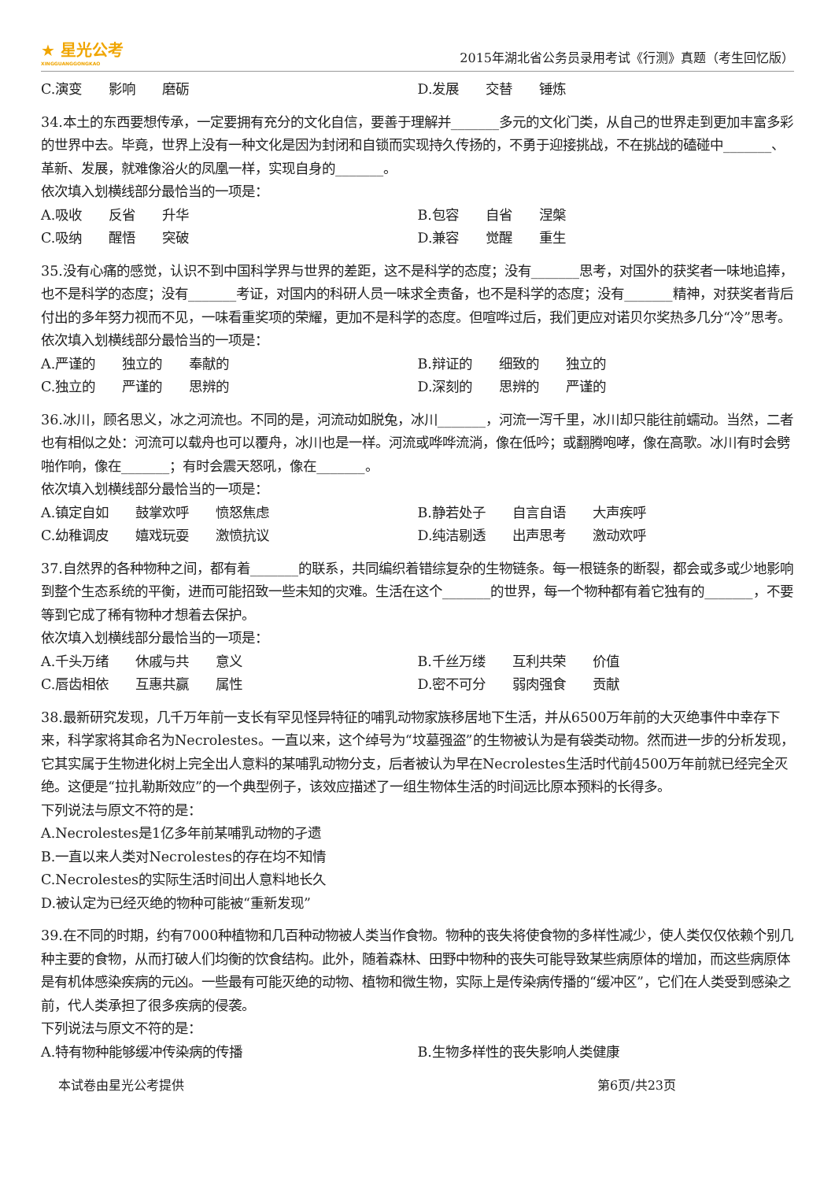★ 星光公考
XINGGUANGGONGKAO
2015年湖北省公务员录用考试《行测》真题（考生回忆版）
C.演变　　影响　　磨砺 D.发展　　交替　　锤炼
34.本土的东西要想传承，一定要拥有充分的文化自信，要善于理解并_______多元的文化门类，从自己的世界走到更加丰富多彩的世界中去。毕竟，世界上没有一种文化是因为封闭和自锁而实现持久传扬的，不勇于迎接挑战，不在挑战的磕碰中_______、革新、发展，就难像浴火的凤凰一样，实现自身的_______。
依次填入划横线部分最恰当的一项是：
A.吸收　　反省　　升华 B.包容　　自省　　涅槃
C.吸纳　　醒悟　　突破 D.兼容　　觉醒　　重生
35.没有心痛的感觉，认识不到中国科学界与世界的差距，这不是科学的态度；没有_______思考，对国外的获奖者一味地追捧，也不是科学的态度；没有_______考证，对国内的科研人员一味求全责备，也不是科学的态度；没有_______精神，对获奖者背后付出的多年努力视而不见，一味看重奖项的荣耀，更加不是科学的态度。但喧哗过后，我们更应对诺贝尔奖热多几分“冷”思考。
依次填入划横线部分最恰当的一项是：
A.严谨的　　独立的　　奉献的 B.辩证的　　细致的　　独立的
C.独立的　　严谨的　　思辨的 D.深刻的　　思辨的　　严谨的
36.冰川，顾名思义，冰之河流也。不同的是，河流动如脱兔，冰川_______，河流一泻千里，冰川却只能往前蠕动。当然，二者也有相似之处：河流可以载舟也可以覆舟，冰川也是一样。河流或哗哗流淌，像在低吟；或翻腾咆哮，像在高歌。冰川有时会劈啪作响，像在_______；有时会震天怒吼，像在_______。
依次填入划横线部分最恰当的一项是：
A.镇定自如　　鼓掌欢呼　　愤怒焦虑 B.静若处子　　自言自语　　大声疾呼
C.幼稚调皮　　嬉戏玩耍　　激愤抗议 D.纯洁剔透　　出声思考　　激动欢呼
37.自然界的各种物种之间，都有着_______的联系，共同编织着错综复杂的生物链条。每一根链条的断裂，都会或多或少地影响到整个生态系统的平衡，进而可能招致一些未知的灾难。生活在这个_______的世界，每一个物种都有着它独有的_______，不要等到它成了稀有物种才想着去保护。
依次填入划横线部分最恰当的一项是：
A.千头万绪　　休戚与共　　意义 B.千丝万缕　　互利共荣　　价值
C.唇齿相依　　互惠共赢　　属性 D.密不可分　　弱肉强食　　贡献
38.最新研究发现，几千万年前一支长有罕见怪异特征的哺乳动物家族移居地下生活，并从6500万年前的大灭绝事件中幸存下来，科学家将其命名为Necrolestes。一直以来，这个绰号为“坟墓强盗”的生物被认为是有袋类动物。然而进一步的分析发现，它其实属于生物进化树上完全出人意料的某哺乳动物分支，后者被认为早在Necrolestes生活时代前4500万年前就已经完全灭绝。这便是“拉扎勒斯效应”的一个典型例子，该效应描述了一组生物体生活的时间远比原本预料的长得多。
下列说法与原文不符的是：
A.Necrolestes是1亿多年前某哺乳动物的孑遗
B.一直以来人类对Necrolestes的存在均不知情
C.Necrolestes的实际生活时间出人意料地长久
D.被认定为已经灭绝的物种可能被“重新发现”
39.在不同的时期，约有7000种植物和几百种动物被人类当作食物。物种的丧失将使食物的多样性减少，使人类仅仅依赖个别几种主要的食物，从而打破人们均衡的饮食结构。此外，随着森林、田野中物种的丧失可能导致某些病原体的增加，而这些病原体是有机体感染疾病的元凶。一些最有可能灭绝的动物、植物和微生物，实际上是传染病传播的“缓冲区”，它们在人类受到感染之前，代人类承担了很多疾病的侵袭。
下列说法与原文不符的是：
A.特有物种能够缓冲传染病的传播 B.生物多样性的丧失影响人类健康
本试卷由星光公考提供 第6页/共23页